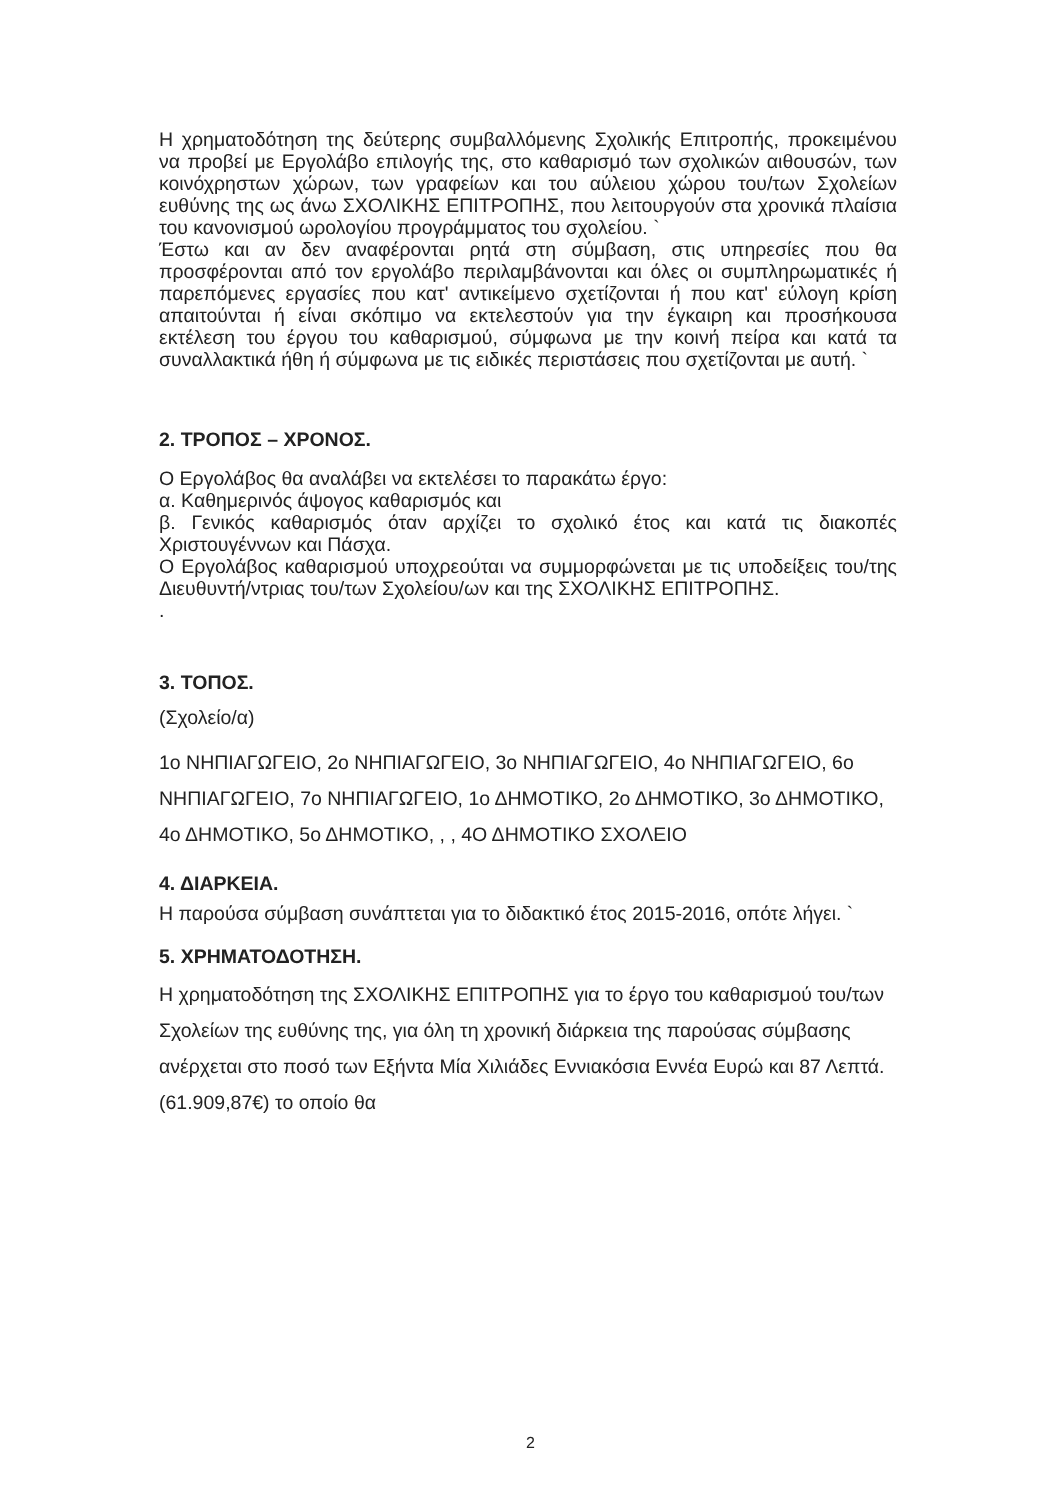Η χρηματοδότηση της δεύτερης συμβαλλόμενης Σχολικής Επιτροπής, προκειμένου να προβεί με Εργολάβο επιλογής της, στο καθαρισμό των σχολικών αιθουσών, των κοινόχρηστων χώρων, των γραφείων και του αύλειου χώρου του/των Σχολείων ευθύνης της ως άνω ΣΧΟΛΙΚΗΣ ΕΠΙΤΡΟΠΗΣ, που λειτουργούν στα χρονικά πλαίσια του κανονισμού ωρολογίου προγράμματος του σχολείου. `
Έστω και αν δεν αναφέρονται ρητά στη σύμβαση, στις υπηρεσίες που θα προσφέρονται από τον εργολάβο περιλαμβάνονται και όλες οι συμπληρωματικές ή παρεπόμενες εργασίες που κατ' αντικείμενο σχετίζονται ή που κατ' εύλογη κρίση απαιτούνται ή είναι σκόπιμο να εκτελεστούν για την έγκαιρη και προσήκουσα εκτέλεση του έργου του καθαρισμού, σύμφωνα με την κοινή πείρα και κατά τα συναλλακτικά ήθη ή σύμφωνα με τις ειδικές περιστάσεις που σχετίζονται με αυτή. `
2. ΤΡΟΠΟΣ – ΧΡΟΝΟΣ.
Ο Εργολάβος θα αναλάβει να εκτελέσει το παρακάτω έργο:
α. Καθημερινός άψογος καθαρισμός και
β. Γενικός καθαρισμός όταν αρχίζει το σχολικό έτος και κατά τις διακοπές Χριστουγέννων και Πάσχα.
Ο Εργολάβος καθαρισμού υποχρεούται να συμμορφώνεται με τις υποδείξεις του/της Διευθυντή/ντριας του/των Σχολείου/ων και της ΣΧΟΛΙΚΗΣ ΕΠΙΤΡΟΠΗΣ.
.
3. ΤΟΠΟΣ.
(Σχολείο/α)
1ο ΝΗΠΙΑΓΩΓΕΙΟ, 2ο ΝΗΠΙΑΓΩΓΕΙΟ, 3ο ΝΗΠΙΑΓΩΓΕΙΟ, 4ο ΝΗΠΙΑΓΩΓΕΙΟ, 6ο ΝΗΠΙΑΓΩΓΕΙΟ, 7ο ΝΗΠΙΑΓΩΓΕΙΟ, 1ο ΔΗΜΟΤΙΚΟ, 2ο ΔΗΜΟΤΙΚΟ, 3ο ΔΗΜΟΤΙΚΟ, 4ο ΔΗΜΟΤΙΚΟ, 5ο ΔΗΜΟΤΙΚΟ, , , 4Ο ΔΗΜΟΤΙΚΟ ΣΧΟΛΕΙΟ
4. ΔΙΑΡΚΕΙΑ.
Η παρούσα σύμβαση συνάπτεται για το διδακτικό έτος 2015-2016, οπότε λήγει. `
5. ΧΡΗΜΑΤΟΔΟΤΗΣΗ.
Η χρηματοδότηση της ΣΧΟΛΙΚΗΣ ΕΠΙΤΡΟΠΗΣ για το έργο του καθαρισμού του/των Σχολείων της ευθύνης της, για όλη τη χρονική διάρκεια της παρούσας σύμβασης ανέρχεται στο ποσό των Εξήντα Μία Χιλιάδες Εννιακόσια Εννέα Ευρώ και 87 Λεπτά. (61.909,87€) το οποίο θα
2